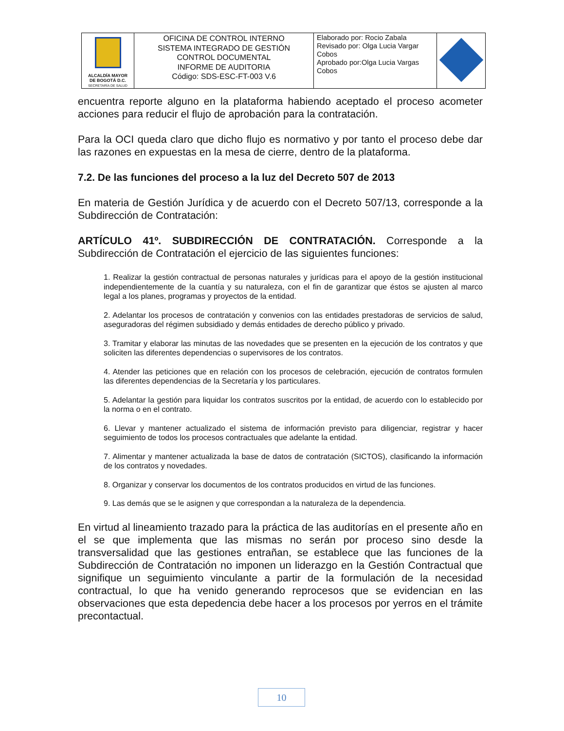| ALCALDÍA MAYOR DE BOGOTÁ D.C. SECRETARÍA DE SALUD | OFICINA DE CONTROL INTERNO SISTEMA INTEGRADO DE GESTIÓN CONTROL DOCUMENTAL INFORME DE AUDITORIA Código: SDS-ESC-FT-003 V.6 | Elaborado por: Rocio Zabala Revisado por: Olga Lucia Vargar Cobos Aprobado por:Olga Lucia Vargas Cobos | |
encuentra reporte alguno en la plataforma habiendo aceptado el proceso acometer acciones para reducir el flujo de aprobación para la contratación.
Para la OCI queda claro que dicho flujo es normativo y por tanto el proceso debe dar las razones en expuestas en la mesa de cierre, dentro de la plataforma.
7.2. De las funciones del proceso a la luz del Decreto 507 de 2013
En materia de Gestión Jurídica y de acuerdo con el Decreto 507/13, corresponde a la Subdirección de Contratación:
ARTÍCULO 41º. SUBDIRECCIÓN DE CONTRATACIÓN. Corresponde a la Subdirección de Contratación el ejercicio de las siguientes funciones:
1. Realizar la gestión contractual de personas naturales y jurídicas para el apoyo de la gestión institucional independientemente de la cuantía y su naturaleza, con el fin de garantizar que éstos se ajusten al marco legal a los planes, programas y proyectos de la entidad.
2. Adelantar los procesos de contratación y convenios con las entidades prestadoras de servicios de salud, aseguradoras del régimen subsidiado y demás entidades de derecho público y privado.
3. Tramitar y elaborar las minutas de las novedades que se presenten en la ejecución de los contratos y que soliciten las diferentes dependencias o supervisores de los contratos.
4. Atender las peticiones que en relación con los procesos de celebración, ejecución de contratos formulen las diferentes dependencias de la Secretaría y los particulares.
5. Adelantar la gestión para liquidar los contratos suscritos por la entidad, de acuerdo con lo establecido por la norma o en el contrato.
6. Llevar y mantener actualizado el sistema de información previsto para diligenciar, registrar y hacer seguimiento de todos los procesos contractuales que adelante la entidad.
7. Alimentar y mantener actualizada la base de datos de contratación (SICTOS), clasificando la información de los contratos y novedades.
8. Organizar y conservar los documentos de los contratos producidos en virtud de las funciones.
9. Las demás que se le asignen y que correspondan a la naturaleza de la dependencia.
En virtud al lineamiento trazado para la práctica de las auditorías en el presente año en el se que implementa que las mismas no serán por proceso sino desde la transversalidad que las gestiones entrañan, se establece que las funciones de la Subdirección de Contratación no imponen un liderazgo en la Gestión Contractual que signifique un seguimiento vinculante a partir de la formulación de la necesidad contractual, lo que ha venido generando reprocesos que se evidencian en las observaciones que esta depedencia debe hacer a los procesos por yerros en el trámite precontactual.
10